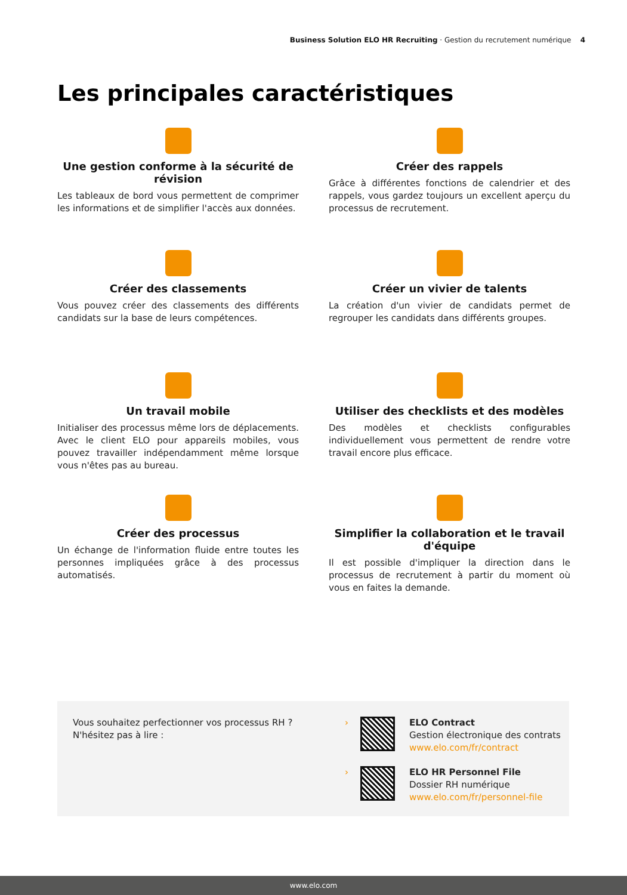Business Solution ELO HR Recruiting · Gestion du recrutement numérique 4
Les principales caractéristiques
Une gestion conforme à la sécurité de révision
Les tableaux de bord vous permettent de comprimer les informations et de simplifier l'accès aux données.
Créer des rappels
Grâce à différentes fonctions de calendrier et des rappels, vous gardez toujours un excellent aperçu du processus de recrutement.
Créer des classements
Vous pouvez créer des classements des différents candidats sur la base de leurs compétences.
Créer un vivier de talents
La création d'un vivier de candidats permet de regrouper les candidats dans différents groupes.
Un travail mobile
Initialiser des processus même lors de déplacements. Avec le client ELO pour appareils mobiles, vous pouvez travailler indépendamment même lorsque vous n'êtes pas au bureau.
Utiliser des checklists et des modèles
Des modèles et checklists configurables individuellement vous permettent de rendre votre travail encore plus efficace.
Créer des processus
Un échange de l'information fluide entre toutes les personnes impliquées grâce à des processus automatisés.
Simplifier la collaboration et le travail d'équipe
Il est possible d'impliquer la direction dans le processus de recrutement à partir du moment où vous en faites la demande.
Vous souhaitez perfectionner vos processus RH ?
N'hésitez pas à lire :
› ELO Contract
Gestion électronique des contrats
www.elo.com/fr/contract
› ELO HR Personnel File
Dossier RH numérique
www.elo.com/fr/personnel-file
www.elo.com